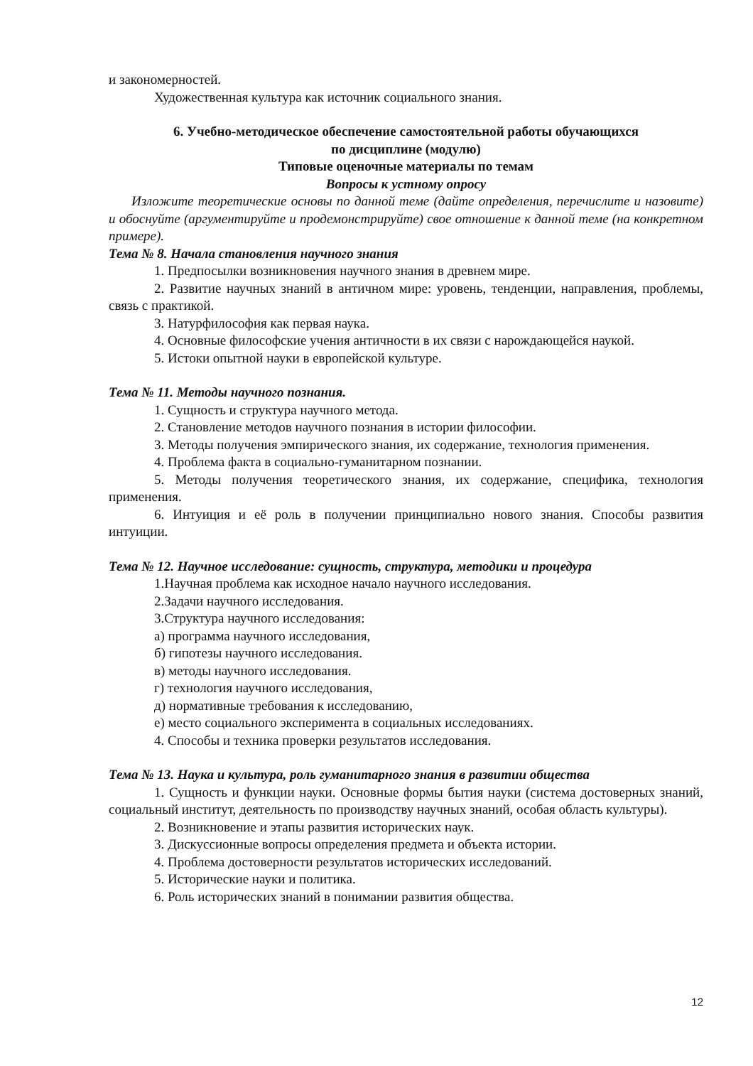и закономерностей.
Художественная культура как источник социального знания.
6. Учебно-методическое обеспечение самостоятельной работы обучающихся
по дисциплине (модулю)
Типовые оценочные материалы по темам
Вопросы к устному опросу
Изложите теоретические основы по данной теме (дайте определения, перечислите и назовите) и обоснуйте (аргументируйте и продемонстрируйте) свое отношение к данной теме (на конкретном примере).
Тема № 8. Начала становления научного знания
1. Предпосылки возникновения научного знания в древнем мире.
2. Развитие научных знаний в античном мире: уровень, тенденции, направления, проблемы, связь с практикой.
3. Натурфилософия как первая наука.
4. Основные философские учения античности в их связи с нарождающейся наукой.
5. Истоки опытной науки в европейской культуре.
Тема № 11. Методы научного познания.
1. Сущность и структура научного метода.
2. Становление методов научного познания в истории философии.
3. Методы получения эмпирического знания, их содержание, технология применения.
4. Проблема факта в социально-гуманитарном познании.
5. Методы получения теоретического знания, их содержание, специфика, технология применения.
6. Интуиция и её роль в получении принципиально нового знания. Способы развития интуиции.
Тема № 12. Научное исследование: сущность, структура, методики и процедура
1.Научная проблема как исходное начало научного исследования.
2.Задачи научного исследования.
3.Структура научного исследования:
а) программа научного исследования,
б) гипотезы научного исследования.
в) методы научного исследования.
г) технология научного исследования,
д) нормативные требования к исследованию,
е) место социального эксперимента в социальных исследованиях.
4. Способы и техника проверки результатов исследования.
Тема № 13. Наука и культура, роль гуманитарного знания в развитии общества
1. Сущность и функции науки. Основные формы бытия науки (система достоверных знаний, социальный институт, деятельность по производству научных знаний, особая область культуры).
2. Возникновение и этапы развития исторических наук.
3. Дискуссионные вопросы определения предмета и объекта истории.
4. Проблема достоверности результатов исторических исследований.
5. Исторические науки и политика.
6. Роль исторических знаний в понимании развития общества.
12